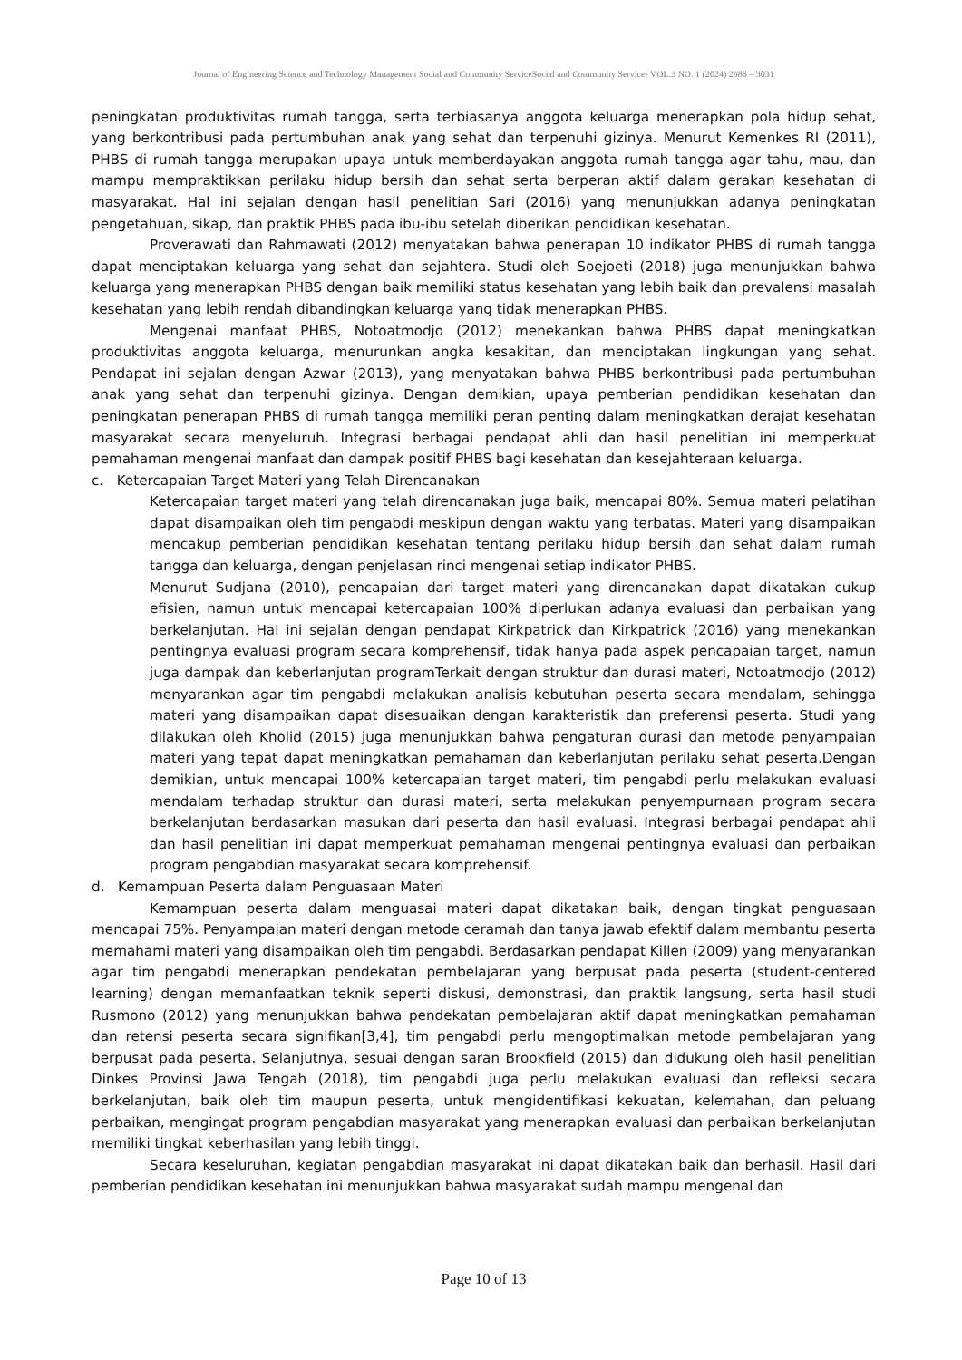Journal of Engineering Science and Technology Management Social and Community ServiceSocial and Community Service- VOL.3 NO. 1 (2024) 2986 – 3031
peningkatan produktivitas rumah tangga, serta terbiasanya anggota keluarga menerapkan pola hidup sehat, yang berkontribusi pada pertumbuhan anak yang sehat dan terpenuhi gizinya. Menurut Kemenkes RI (2011), PHBS di rumah tangga merupakan upaya untuk memberdayakan anggota rumah tangga agar tahu, mau, dan mampu mempraktikkan perilaku hidup bersih dan sehat serta berperan aktif dalam gerakan kesehatan di masyarakat. Hal ini sejalan dengan hasil penelitian Sari (2016) yang menunjukkan adanya peningkatan pengetahuan, sikap, dan praktik PHBS pada ibu-ibu setelah diberikan pendidikan kesehatan.
Proverawati dan Rahmawati (2012) menyatakan bahwa penerapan 10 indikator PHBS di rumah tangga dapat menciptakan keluarga yang sehat dan sejahtera. Studi oleh Soejoeti (2018) juga menunjukkan bahwa keluarga yang menerapkan PHBS dengan baik memiliki status kesehatan yang lebih baik dan prevalensi masalah kesehatan yang lebih rendah dibandingkan keluarga yang tidak menerapkan PHBS.
Mengenai manfaat PHBS, Notoatmodjo (2012) menekankan bahwa PHBS dapat meningkatkan produktivitas anggota keluarga, menurunkan angka kesakitan, dan menciptakan lingkungan yang sehat. Pendapat ini sejalan dengan Azwar (2013), yang menyatakan bahwa PHBS berkontribusi pada pertumbuhan anak yang sehat dan terpenuhi gizinya. Dengan demikian, upaya pemberian pendidikan kesehatan dan peningkatan penerapan PHBS di rumah tangga memiliki peran penting dalam meningkatkan derajat kesehatan masyarakat secara menyeluruh. Integrasi berbagai pendapat ahli dan hasil penelitian ini memperkuat pemahaman mengenai manfaat dan dampak positif PHBS bagi kesehatan dan kesejahteraan keluarga.
c. Ketercapaian Target Materi yang Telah Direncanakan
Ketercapaian target materi yang telah direncanakan juga baik, mencapai 80%. Semua materi pelatihan dapat disampaikan oleh tim pengabdi meskipun dengan waktu yang terbatas. Materi yang disampaikan mencakup pemberian pendidikan kesehatan tentang perilaku hidup bersih dan sehat dalam rumah tangga dan keluarga, dengan penjelasan rinci mengenai setiap indikator PHBS.
Menurut Sudjana (2010), pencapaian dari target materi yang direncanakan dapat dikatakan cukup efisien, namun untuk mencapai ketercapaian 100% diperlukan adanya evaluasi dan perbaikan yang berkelanjutan. Hal ini sejalan dengan pendapat Kirkpatrick dan Kirkpatrick (2016) yang menekankan pentingnya evaluasi program secara komprehensif, tidak hanya pada aspek pencapaian target, namun juga dampak dan keberlanjutan programTerkait dengan struktur dan durasi materi, Notoatmodjo (2012) menyarankan agar tim pengabdi melakukan analisis kebutuhan peserta secara mendalam, sehingga materi yang disampaikan dapat disesuaikan dengan karakteristik dan preferensi peserta. Studi yang dilakukan oleh Kholid (2015) juga menunjukkan bahwa pengaturan durasi dan metode penyampaian materi yang tepat dapat meningkatkan pemahaman dan keberlanjutan perilaku sehat peserta.Dengan demikian, untuk mencapai 100% ketercapaian target materi, tim pengabdi perlu melakukan evaluasi mendalam terhadap struktur dan durasi materi, serta melakukan penyempurnaan program secara berkelanjutan berdasarkan masukan dari peserta dan hasil evaluasi. Integrasi berbagai pendapat ahli dan hasil penelitian ini dapat memperkuat pemahaman mengenai pentingnya evaluasi dan perbaikan program pengabdian masyarakat secara komprehensif.
d. Kemampuan Peserta dalam Penguasaan Materi
Kemampuan peserta dalam menguasai materi dapat dikatakan baik, dengan tingkat penguasaan mencapai 75%. Penyampaian materi dengan metode ceramah dan tanya jawab efektif dalam membantu peserta memahami materi yang disampaikan oleh tim pengabdi. Berdasarkan pendapat Killen (2009) yang menyarankan agar tim pengabdi menerapkan pendekatan pembelajaran yang berpusat pada peserta (student-centered learning) dengan memanfaatkan teknik seperti diskusi, demonstrasi, dan praktik langsung, serta hasil studi Rusmono (2012) yang menunjukkan bahwa pendekatan pembelajaran aktif dapat meningkatkan pemahaman dan retensi peserta secara signifikan[3,4], tim pengabdi perlu mengoptimalkan metode pembelajaran yang berpusat pada peserta. Selanjutnya, sesuai dengan saran Brookfield (2015) dan didukung oleh hasil penelitian Dinkes Provinsi Jawa Tengah (2018), tim pengabdi juga perlu melakukan evaluasi dan refleksi secara berkelanjutan, baik oleh tim maupun peserta, untuk mengidentifikasi kekuatan, kelemahan, dan peluang perbaikan, mengingat program pengabdian masyarakat yang menerapkan evaluasi dan perbaikan berkelanjutan memiliki tingkat keberhasilan yang lebih tinggi.
Secara keseluruhan, kegiatan pengabdian masyarakat ini dapat dikatakan baik dan berhasil. Hasil dari pemberian pendidikan kesehatan ini menunjukkan bahwa masyarakat sudah mampu mengenal dan
Page 10 of 13